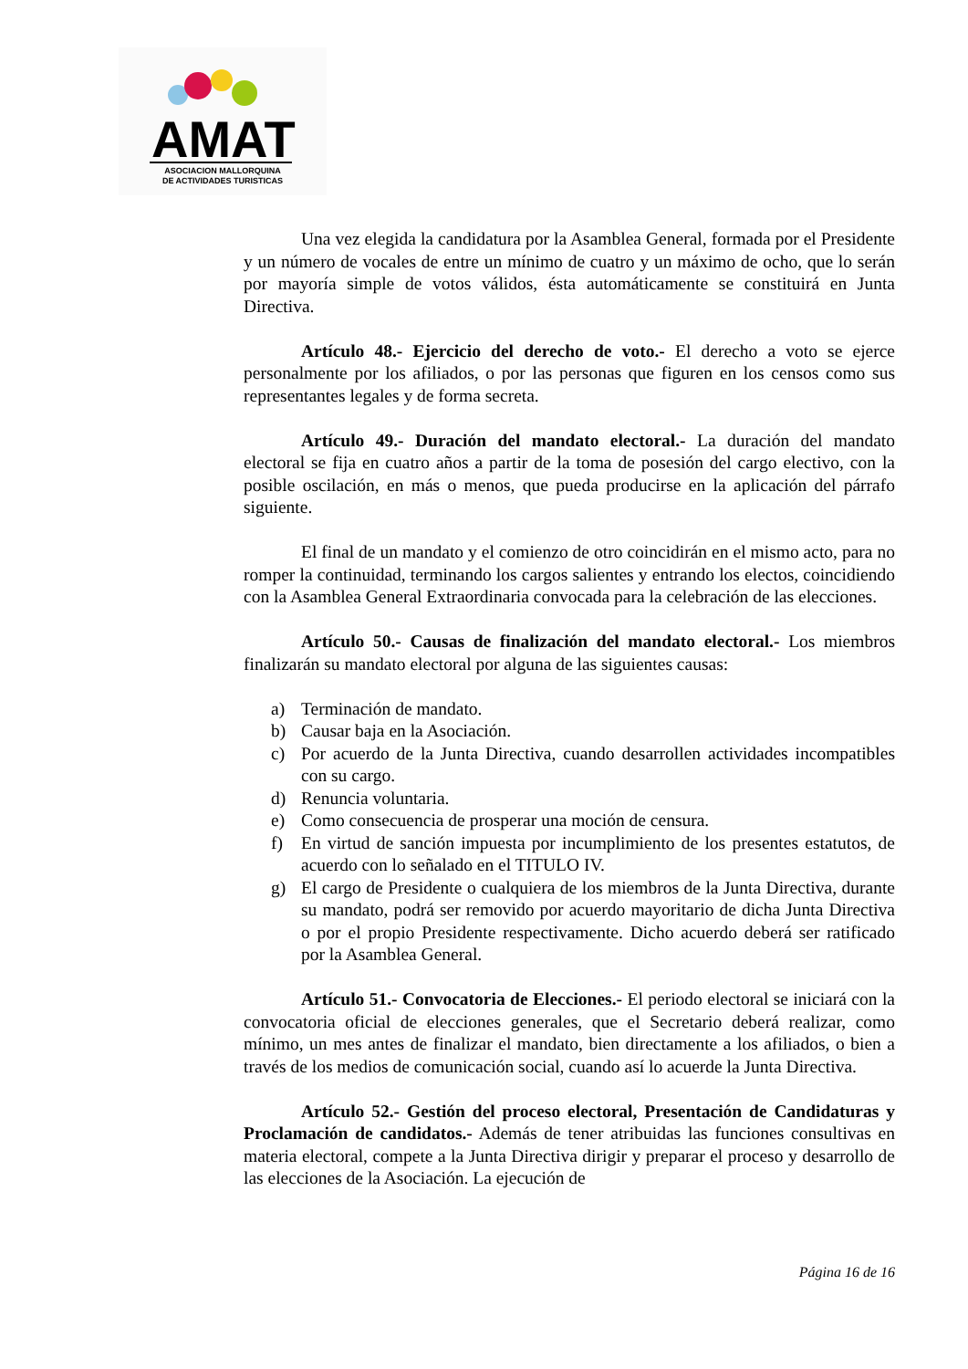AMAT
ASOCIACION MALLORQUINA
DE ACTIVIDADES TURISTICAS
Una vez elegida la candidatura por la Asamblea General, formada por el Presidente y un número de vocales de entre un mínimo de cuatro y un máximo de ocho, que lo serán por mayoría simple de votos válidos, ésta automáticamente se constituirá en Junta Directiva.
Artículo 48.- Ejercicio del derecho de voto.- El derecho a voto se ejerce personalmente por los afiliados, o por las personas que figuren en los censos como sus representantes legales y de forma secreta.
Artículo 49.- Duración del mandato electoral.- La duración del mandato electoral se fija en cuatro años a partir de la toma de posesión del cargo electivo, con la posible oscilación, en más o menos, que pueda producirse en la aplicación del párrafo siguiente.
El final de un mandato y el comienzo de otro coincidirán en el mismo acto, para no romper la continuidad, terminando los cargos salientes y entrando los electos, coincidiendo con la Asamblea General Extraordinaria convocada para la celebración de las elecciones.
Artículo 50.- Causas de finalización del mandato electoral.- Los miembros finalizarán su mandato electoral por alguna de las siguientes causas:
a) Terminación de mandato.
b) Causar baja en la Asociación.
c) Por acuerdo de la Junta Directiva, cuando desarrollen actividades incompatibles con su cargo.
d) Renuncia voluntaria.
e) Como consecuencia de prosperar una moción de censura.
f) En virtud de sanción impuesta por incumplimiento de los presentes estatutos, de acuerdo con lo señalado en el TITULO IV.
g) El cargo de Presidente o cualquiera de los miembros de la Junta Directiva, durante su mandato, podrá ser removido por acuerdo mayoritario de dicha Junta Directiva o por el propio Presidente respectivamente. Dicho acuerdo deberá ser ratificado por la Asamblea General.
Artículo 51.- Convocatoria de Elecciones.- El periodo electoral se iniciará con la convocatoria oficial de elecciones generales, que el Secretario deberá realizar, como mínimo, un mes antes de finalizar el mandato, bien directamente a los afiliados, o bien a través de los medios de comunicación social, cuando así lo acuerde la Junta Directiva.
Artículo 52.- Gestión del proceso electoral, Presentación de Candidaturas y Proclamación de candidatos.- Además de tener atribuidas las funciones consultivas en materia electoral, compete a la Junta Directiva dirigir y preparar el proceso y desarrollo de las elecciones de la Asociación. La ejecución de
Página 16 de 16